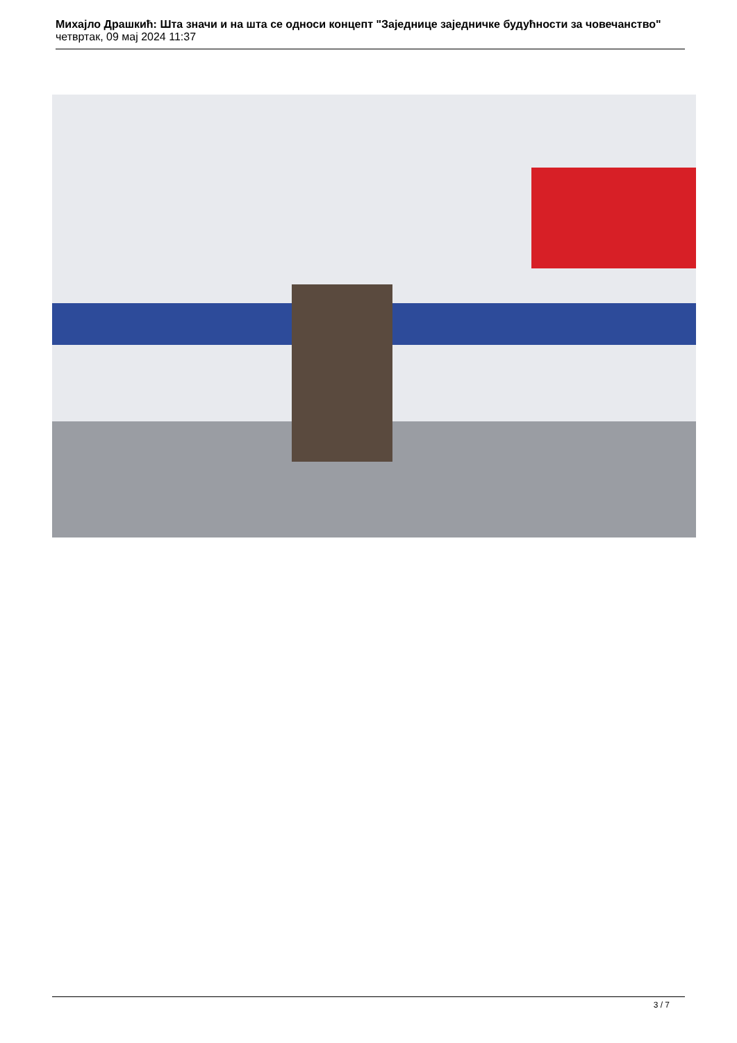Михајло Драшкић: Шта значи и на шта се односи концепт "Заједнице заједничке будућности за човечанство"
четвртак, 09 мај 2024 11:37
3 / 7